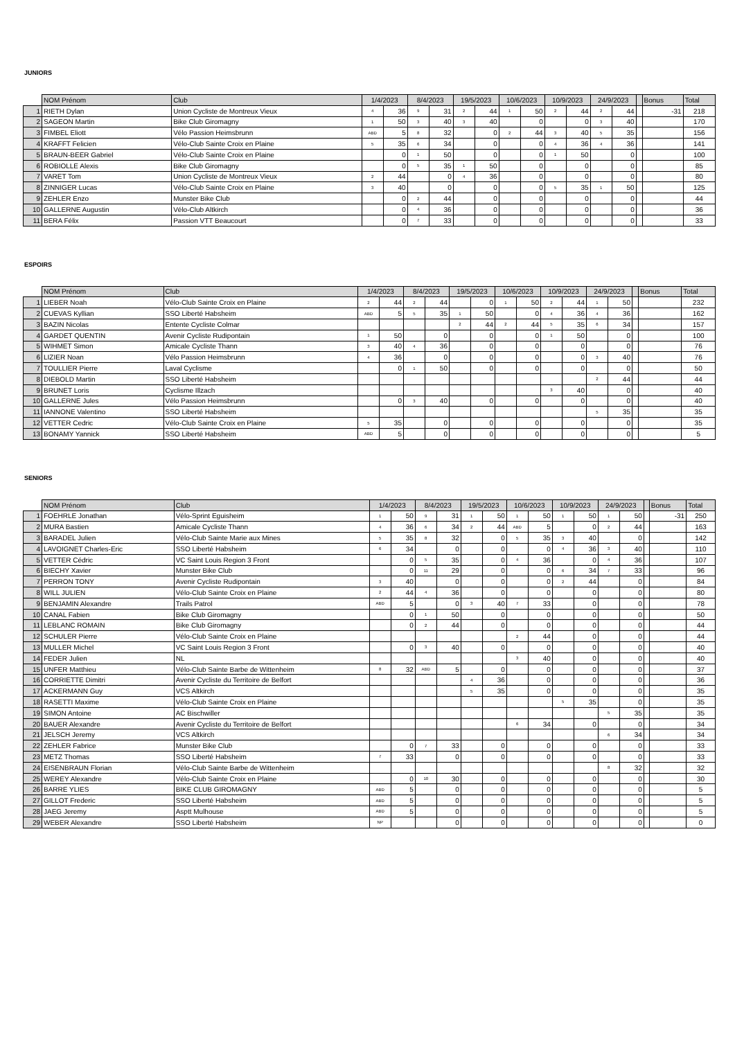JUNIORS
| | NOM Prénom | Club | 1/4/2023 | | 8/4/2023 | | 19/5/2023 | | 10/6/2023 | | 10/9/2023 | | 24/9/2023 | | | Bonus | Total |
| --- | --- | --- | --- | --- | --- | --- | --- | --- | --- | --- | --- | --- | --- | --- | --- | --- | --- |
| 1 | RIETH Dylan | Union Cycliste de Montreux Vieux | 4 | 36 | 9 | 31 | 2 | 44 | 1 | 50 | 2 | 44 | 2 | 44 | | -31 | 218 |
| 2 | SAGEON Martin | Bike Club Giromagny | 1 | 50 | 3 | 40 | 3 | 40 | | 0 | | 0 | 3 | 40 | | | 170 |
| 3 | FIMBEL Eliott | Vélo Passion Heimsbrunn | ABD | 5 | 8 | 32 | | 0 | 2 | 44 | 3 | 40 | 5 | 35 | | | 156 |
| 4 | KRAFFT Felicien | Vélo-Club Sainte Croix en Plaine | 5 | 35 | 6 | 34 | | 0 | | 0 | 4 | 36 | 4 | 36 | | | 141 |
| 5 | BRAUN-BEER Gabriel | Vélo-Club Sainte Croix en Plaine | | 0 | 1 | 50 | | 0 | | 0 | 1 | 50 | | 0 | | | 100 |
| 6 | ROBIOLLE Alexis | Bike Club Giromagny | | 0 | 5 | 35 | 1 | 50 | | 0 | | 0 | | 0 | | | 85 |
| 7 | VARET Tom | Union Cycliste de Montreux Vieux | 2 | 44 | | 0 | 4 | 36 | | 0 | | 0 | | 0 | | | 80 |
| 8 | ZINNIGER Lucas | Vélo-Club Sainte Croix en Plaine | 3 | 40 | | 0 | | 0 | | 0 | 5 | 35 | 1 | 50 | | | 125 |
| 9 | ZEHLER Enzo | Munster Bike Club | | 0 | 2 | 44 | | 0 | | 0 | | 0 | | 0 | | | 44 |
| 10 | GALLERNE Augustin | Vélo-Club Altkirch | | 0 | 4 | 36 | | 0 | | 0 | | 0 | | 0 | | | 36 |
| 11 | BERA Félix | Passion VTT Beaucourt | | 0 | 7 | 33 | | 0 | | 0 | | 0 | | 0 | | | 33 |
ESPOIRS
| | NOM Prénom | Club | 1/4/2023 | | 8/4/2023 | | 19/5/2023 | | 10/6/2023 | | 10/9/2023 | | 24/9/2023 | | | Bonus | Total |
| --- | --- | --- | --- | --- | --- | --- | --- | --- | --- | --- | --- | --- | --- | --- | --- | --- | --- |
| 1 | LIEBER Noah | Vélo-Club Sainte Croix en Plaine | 2 | 44 | 2 | 44 | | 0 | 1 | 50 | 2 | 44 | 1 | 50 | | | 232 |
| 2 | CUEVAS Kyllian | SSO Liberté Habsheim | ABD | 5 | 5 | 35 | 1 | 50 | | 0 | 4 | 36 | 4 | 36 | | | 162 |
| 3 | BAZIN Nicolas | Entente Cycliste Colmar | | | | | 2 | 44 | 2 | 44 | 5 | 35 | 6 | 34 | | | 157 |
| 4 | GARDET QUENTIN | Avenir Cycliste Rudipontain | 1 | 50 | | 0 | | 0 | | 0 | 1 | 50 | | 0 | | | 100 |
| 5 | WIHMET Simon | Amicale Cycliste Thann | 3 | 40 | 4 | 36 | | 0 | | 0 | | 0 | | 0 | | | 76 |
| 6 | LIZIER Noan | Vélo Passion Heimsbrunn | 4 | 36 | | 0 | | 0 | | 0 | | 0 | 3 | 40 | | | 76 |
| 7 | TOULLIER Pierre | Laval Cyclisme | | 0 | 1 | 50 | | 0 | | 0 | | 0 | | 0 | | | 50 |
| 8 | DIEBOLD Martin | SSO Liberté Habsheim | | | | | | | | | | | 2 | 44 | | | 44 |
| 9 | BRUNET Loris | Cyclisme Illzach | | | | | | | | | 3 | 40 | | 0 | | | 40 |
| 10 | GALLERNE Jules | Vélo Passion Heimsbrunn | | 0 | 3 | 40 | | 0 | | 0 | | 0 | | 0 | | | 40 |
| 11 | IANNONE Valentino | SSO Liberté Habsheim | | | | | | | | | | | 5 | 35 | | | 35 |
| 12 | VETTER Cedric | Vélo-Club Sainte Croix en Plaine | 5 | 35 | | 0 | | 0 | | 0 | | 0 | | 0 | | | 35 |
| 13 | BONAMY Yannick | SSO Liberté Habsheim | ABD | 5 | | 0 | | 0 | | 0 | | 0 | | 0 | | | 5 |
SENIORS
| | NOM Prénom | Club | 1/4/2023 | | 8/4/2023 | | 19/5/2023 | | 10/6/2023 | | 10/9/2023 | | 24/9/2023 | | | Bonus | Total |
| --- | --- | --- | --- | --- | --- | --- | --- | --- | --- | --- | --- | --- | --- | --- | --- | --- | --- |
| 1 | FOEHRLE Jonathan | Vélo-Sprint Eguisheim | 1 | 50 | 9 | 31 | 1 | 50 | 1 | 50 | 1 | 50 | 1 | 50 | | -31 | 250 |
| 2 | MURA Bastien | Amicale Cycliste Thann | 4 | 36 | 6 | 34 | 2 | 44 | ABD | 5 | | 0 | 2 | 44 | | | 163 |
| 3 | BARADEL Julien | Vélo-Club Sainte Marie aux Mines | 5 | 35 | 8 | 32 | | 0 | 5 | 35 | 3 | 40 | | 0 | | | 142 |
| 4 | LAVOIGNET Charles-Eric | SSO Liberté Habsheim | 6 | 34 | | 0 | | 0 | | 0 | 4 | 36 | 3 | 40 | | | 110 |
| 5 | VETTER Cédric | VC Saint Louis Region 3 Front | | 0 | 5 | 35 | | 0 | 4 | 36 | | 0 | 4 | 36 | | | 107 |
| 6 | BIECHY Xavier | Munster Bike Club | | 0 | 11 | 29 | | 0 | | 0 | 6 | 34 | 7 | 33 | | | 96 |
| 7 | PERRON TONY | Avenir Cycliste Rudipontain | 3 | 40 | | 0 | | 0 | | 0 | 2 | 44 | | 0 | | | 84 |
| 8 | WILL JULIEN | Vélo-Club Sainte Croix en Plaine | 2 | 44 | 4 | 36 | | 0 | | 0 | | 0 | | 0 | | | 80 |
| 9 | BENJAMIN Alexandre | Trails Patrol | ABD | 5 | | 0 | 3 | 40 | 7 | 33 | | 0 | | 0 | | | 78 |
| 10 | CANAL Fabien | Bike Club Giromagny | | 0 | 1 | 50 | | 0 | | 0 | | 0 | | 0 | | | 50 |
| 11 | LEBLANC ROMAIN | Bike Club Giromagny | | 0 | 2 | 44 | | 0 | | 0 | | 0 | | 0 | | | 44 |
| 12 | SCHULER Pierre | Vélo-Club Sainte Croix en Plaine | | | | | | | 2 | 44 | | 0 | | 0 | | | 44 |
| 13 | MULLER Michel | VC Saint Louis Region 3 Front | | 0 | 3 | 40 | | 0 | | 0 | | 0 | | 0 | | | 40 |
| 14 | FEDER Julien | NL | | | | | | | 3 | 40 | | 0 | | 0 | | | 40 |
| 15 | UNFER Matthieu | Vélo-Club Sainte Barbe de Wittenheim | 8 | 32 | ABD | 5 | | 0 | | 0 | | 0 | | 0 | | | 37 |
| 16 | CORRIETTE Dimitri | Avenir Cycliste du Territoire de Belfort | | | | | 4 | 36 | | 0 | | 0 | | 0 | | | 36 |
| 17 | ACKERMANN Guy | VCS Altkirch | | | | | 5 | 35 | | 0 | | 0 | | 0 | | | 35 |
| 18 | RASETTI Maxime | Vélo-Club Sainte Croix en Plaine | | | | | | | | | 5 | 35 | | 0 | | | 35 |
| 19 | SIMON Antoine | AC Bischwiller | | | | | | | | | | | 5 | 35 | | | 35 |
| 20 | BAUER Alexandre | Avenir Cycliste du Territoire de Belfort | | | | | | | 6 | 34 | | 0 | | 0 | | | 34 |
| 21 | JELSCH Jeremy | VCS Altkirch | | | | | | | | | | | 6 | 34 | | | 34 |
| 22 | ZEHLER Fabrice | Munster Bike Club | | 0 | 7 | 33 | | 0 | | 0 | | 0 | | 0 | | | 33 |
| 23 | METZ Thomas | SSO Liberté Habsheim | 7 | 33 | | 0 | | 0 | | 0 | | 0 | | 0 | | | 33 |
| 24 | EISENBRAUN Florian | Vélo-Club Sainte Barbe de Wittenheim | | | | | | | | | | | 8 | 32 | | | 32 |
| 25 | WEREY Alexandre | Vélo-Club Sainte Croix en Plaine | | 0 | 10 | 30 | | 0 | | 0 | | 0 | | 0 | | | 30 |
| 26 | BARRE YLIES | BIKE CLUB GIROMAGNY | ABD | 5 | | 0 | | 0 | | 0 | | 0 | | 0 | | | 5 |
| 27 | GILLOT Frederic | SSO Liberté Habsheim | ABD | 5 | | 0 | | 0 | | 0 | | 0 | | 0 | | | 5 |
| 28 | JAEG Jeremy | Asptt Mulhouse | ABD | 5 | | 0 | | 0 | | 0 | | 0 | | 0 | | | 5 |
| 29 | WEBER Alexandre | SSO Liberté Habsheim | NP | | | 0 | | 0 | | 0 | | 0 | | 0 | | | 0 |